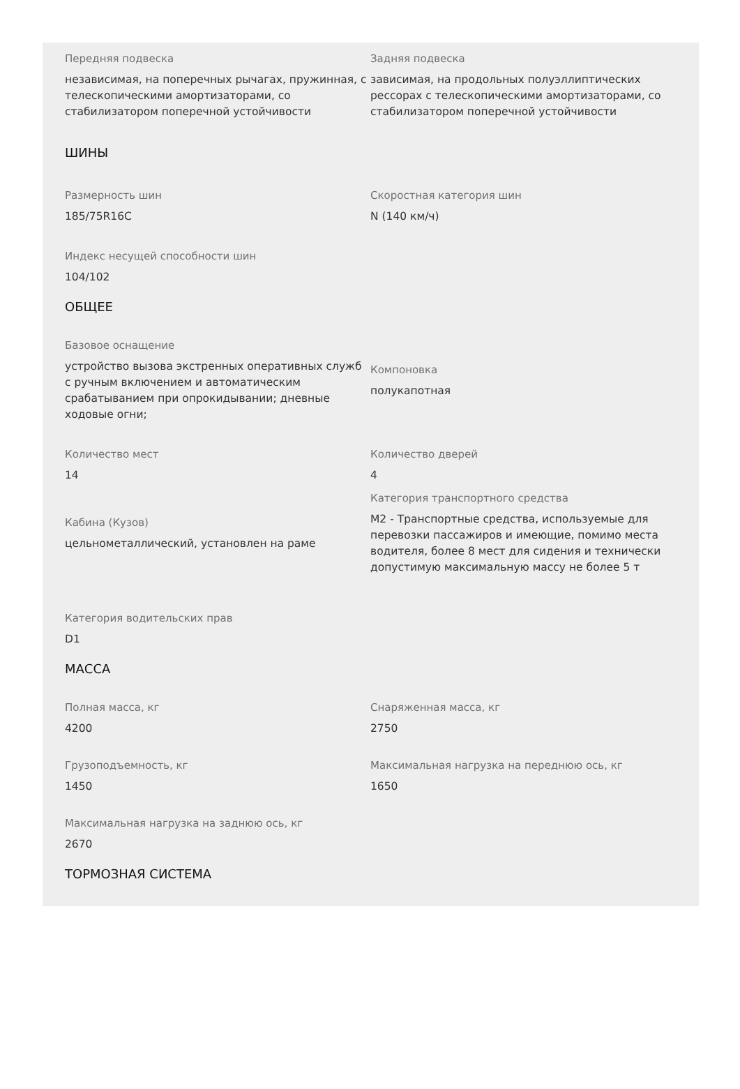Передняя подвеска
независимая, на поперечных рычагах, пружинная, с телескопическими амортизаторами, со стабилизатором поперечной устойчивости
Задняя подвеска
зависимая, на продольных полуэллиптических рессорах с телескопическими амортизаторами, со стабилизатором поперечной устойчивости
ШИНЫ
Размерность шин
185/75R16C
Скоростная категория шин
N (140 км/ч)
Индекс несущей способности шин
104/102
ОБЩЕЕ
Базовое оснащение
устройство вызова экстренных оперативных служб с ручным включением и автоматическим срабатыванием при опрокидывании; дневные ходовые огни;
Компоновка
полукапотная
Количество мест
14
Количество дверей
4
Кабина (Кузов)
цельнометаллический, установлен на раме
Категория транспортного средства
М2 - Транспортные средства, используемые для перевозки пассажиров и имеющие, помимо места водителя, более 8 мест для сидения и технически допустимую максимальную массу не более 5 т
Категория водительских прав
D1
МАССА
Полная масса, кг
4200
Снаряженная масса, кг
2750
Грузоподъемность, кг
1450
Максимальная нагрузка на переднюю ось, кг
1650
Максимальная нагрузка на заднюю ось, кг
2670
ТОРМОЗНАЯ СИСТЕМА